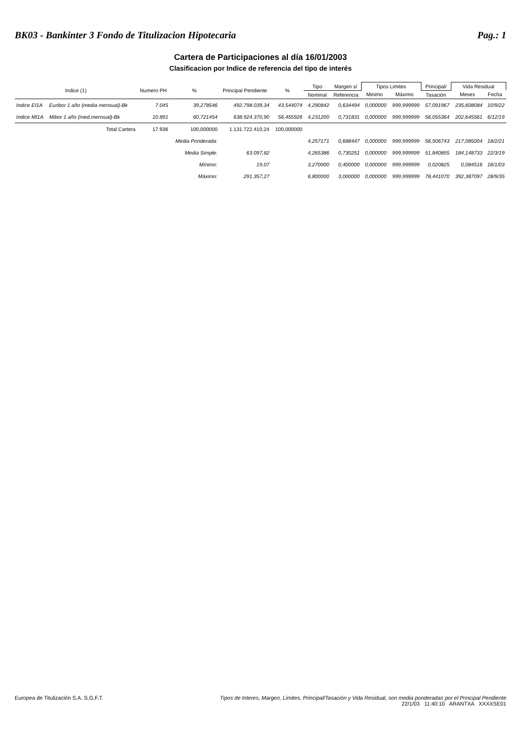BK03 - Bankinter 3 Fondo de Titulizacion Hipotecaria Pag.: 1
Cartera de Participaciones al día 16/01/2003
Clasificacion por Indice de referencia del tipo de interés
| Indice (1) | | Numero PH | % | Principal Pendiente | % | Tipo | Margen s/ | Tipos Limites | | Principal/ | Vida Residual | |
| --- | --- | --- | --- | --- | --- | --- | --- | --- | --- | --- | --- | --- |
| | | | | | | Nominal | Referencia | Minimo | Máximo | Tasación | Meses | Fecha |
| Indice EI1A | Euribor 1 año (media mensual)-Bk | 7.045 | 39,278546 | 492.798.039,34 | 43,544074 | 4,290842 | 0,634494 | 0,000000 | 999,999999 | 57,091967 | 235,608084 | 10/9/22 |
| Indice MI1A | Mibor 1 año (med.mensual)-Bk | 10.891 | 60,721454 | 638.924.370,90 | 56,455926 | 4,231200 | 0,731831 | 0,000000 | 999,999999 | 56,055364 | 202,645561 | 6/12/19 |
| | Total Cartera | 17.936 | 100,000000 | 1.131.722.410,24 | 100,000000 | | | | | | | |
| | | | Media Ponderada: | | | 4,257171 | 0,688447 | 0,000000 | 999,999999 | 56,506743 | 217,085004 | 18/2/21 |
| | | | Media Simple: | 63.097,82 | | 4,265386 | 0,730251 | 0,000000 | 999,999999 | 51,840855 | 184,148733 | 22/3/19 |
| | | | Mínimo: | 19,07 | | 3,270000 | 0,400000 | 0,000000 | 999,999999 | 0,020825 | 0,084516 | 16/1/03 |
| | | | Máximo: | 291.357,27 | | 6,800000 | 3,000000 | 0,000000 | 999,999999 | 78,441070 | 392,387097 | 28/9/35 |
Europea de Titulización S.A. S.G.F.T.
Tipos de Interes, Margen, Limites, Principal/Tasación y Vida Residual, son media ponderadas por el Principal Pendiente
22/1/03 11:40:10 ARANTXA XXXXSE01